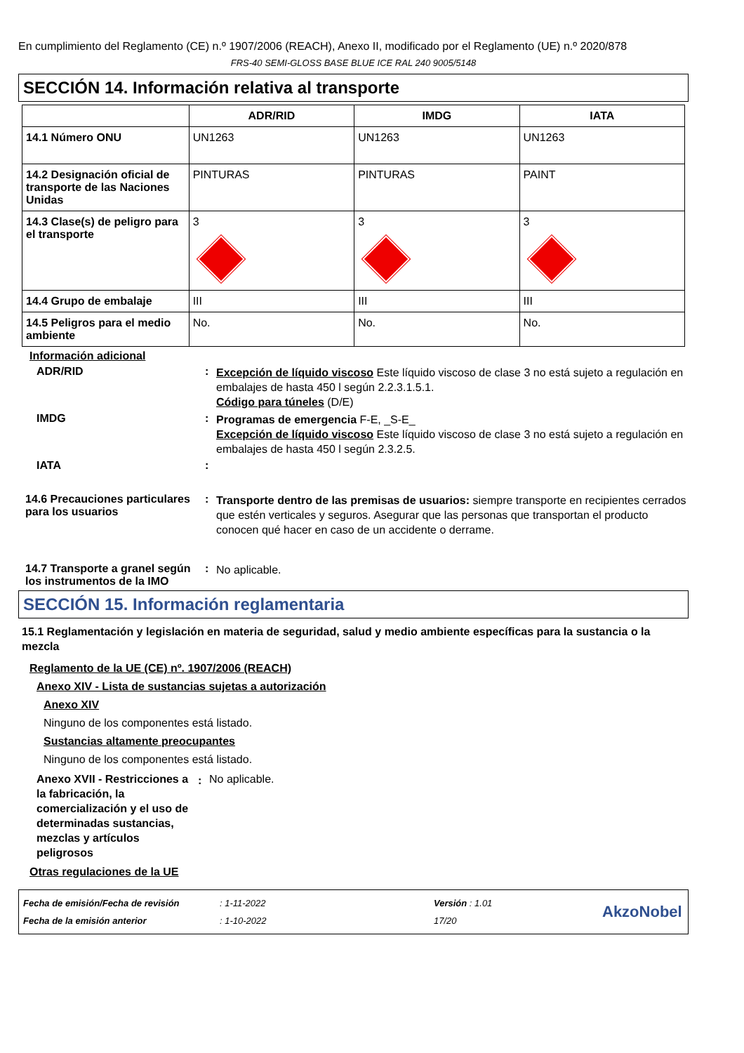En cumplimiento del Reglamento (CE) n.º 1907/2006 (REACH), Anexo II, modificado por el Reglamento (UE) n.º 2020/878
FRS-40 SEMI-GLOSS BASE BLUE ICE RAL 240 9005/5148
SECCIÓN 14. Información relativa al transporte
| | ADR/RID | IMDG | IATA |
| --- | --- | --- | --- |
| 14.1 Número ONU | UN1263 | UN1263 | UN1263 |
| 14.2 Designación oficial de transporte de las Naciones Unidas | PINTURAS | PINTURAS | PAINT |
| 14.3 Clase(s) de peligro para el transporte | 3 | 3 | 3 |
| 14.4 Grupo de embalaje | III | III | III |
| 14.5 Peligros para el medio ambiente | No. | No. | No. |
Información adicional
ADR/RID :
Excepción de líquido viscoso Este líquido viscoso de clase 3 no está sujeto a regulación en embalajes de hasta 450 l según 2.2.3.1.5.1.
Código para túneles (D/E)
IMDG :
Programas de emergencia F-E, _S-E_
Excepción de líquido viscoso Este líquido viscoso de clase 3 no está sujeto a regulación en embalajes de hasta 450 l según 2.3.2.5.
IATA :
14.6 Precauciones particulares para los usuarios
:
Transporte dentro de las premisas de usuarios: siempre transporte en recipientes cerrados que estén verticales y seguros. Asegurar que las personas que transportan el producto conocen qué hacer en caso de un accidente o derrame.
14.7 Transporte a granel según los instrumentos de la IMO
:
No aplicable.
SECCIÓN 15. Información reglamentaria
15.1 Reglamentación y legislación en materia de seguridad, salud y medio ambiente específicas para la sustancia o la mezcla
Reglamento de la UE (CE) nº. 1907/2006 (REACH)
Anexo XIV - Lista de sustancias sujetas a autorización
Anexo XIV
Ninguno de los componentes está listado.
Sustancias altamente preocupantes
Ninguno de los componentes está listado.
Anexo XVII - Restricciones a la fabricación, la comercialización y el uso de determinadas sustancias, mezclas y artículos peligrosos
:
No aplicable.
Otras regulaciones de la UE
Fecha de emisión/Fecha de revisión
Fecha de la emisión anterior
: 1-11-2022
: 1-10-2022
Versión : 1.01
17/20
AkzoNobel